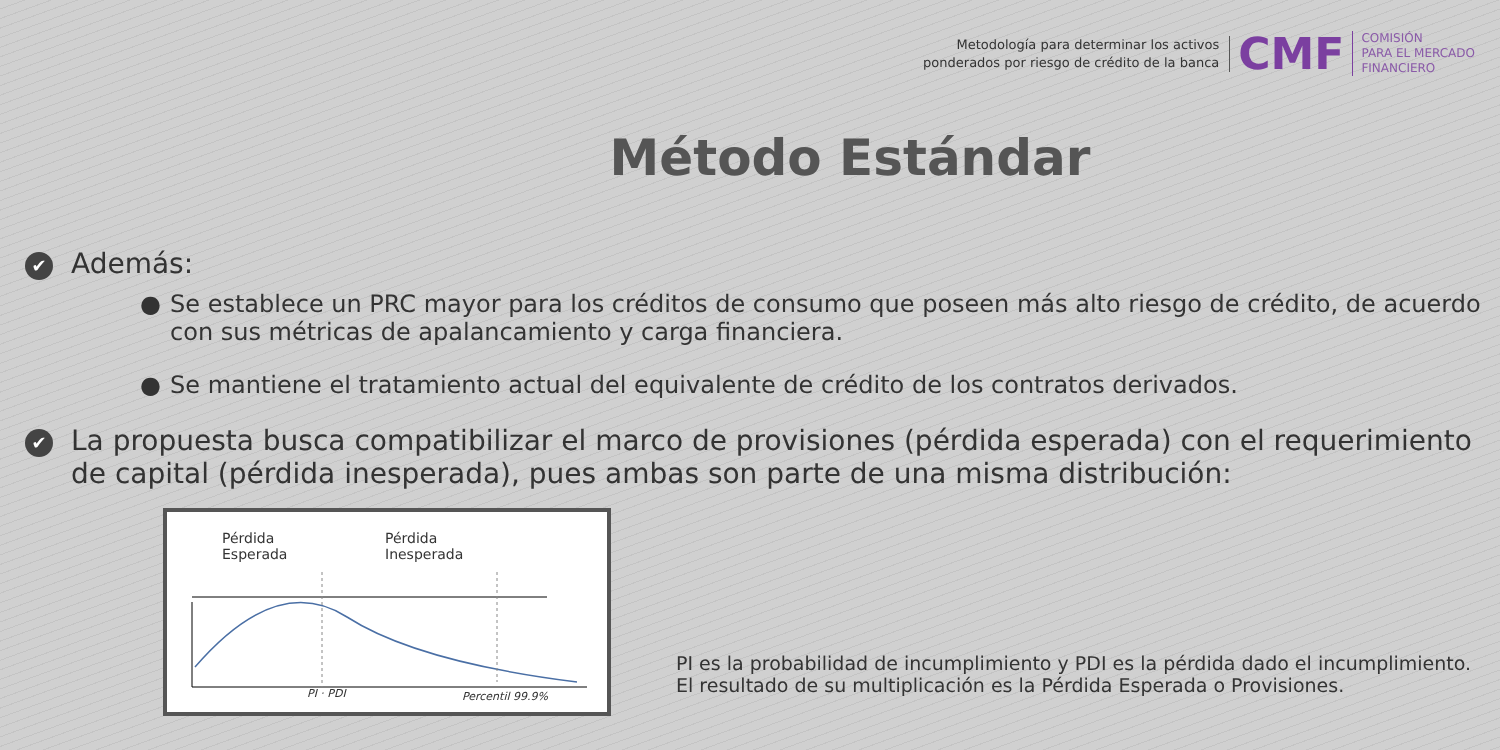Metodología para determinar los activos
ponderados por riesgo de crédito de la banca
CMF
COMISIÓN
PARA EL MERCADO
FINANCIERO
Método Estándar
✔
Además:
● Se establece un PRC mayor para los créditos de consumo que poseen más alto riesgo de crédito, de acuerdo con sus métricas de apalancamiento y carga financiera.
● Se mantiene el tratamiento actual del equivalente de crédito de los contratos derivados.
✔
La propuesta busca compatibilizar el marco de provisiones (pérdida esperada) con el requerimiento de capital (pérdida inesperada), pues ambas son parte de una misma distribución:
Pérdida
Esperada
Pérdida
Inesperada
PI · PDI Percentil 99.9%
PI es la probabilidad de incumplimiento y PDI es la pérdida dado el incumplimiento.
El resultado de su multiplicación es la Pérdida Esperada o Provisiones.